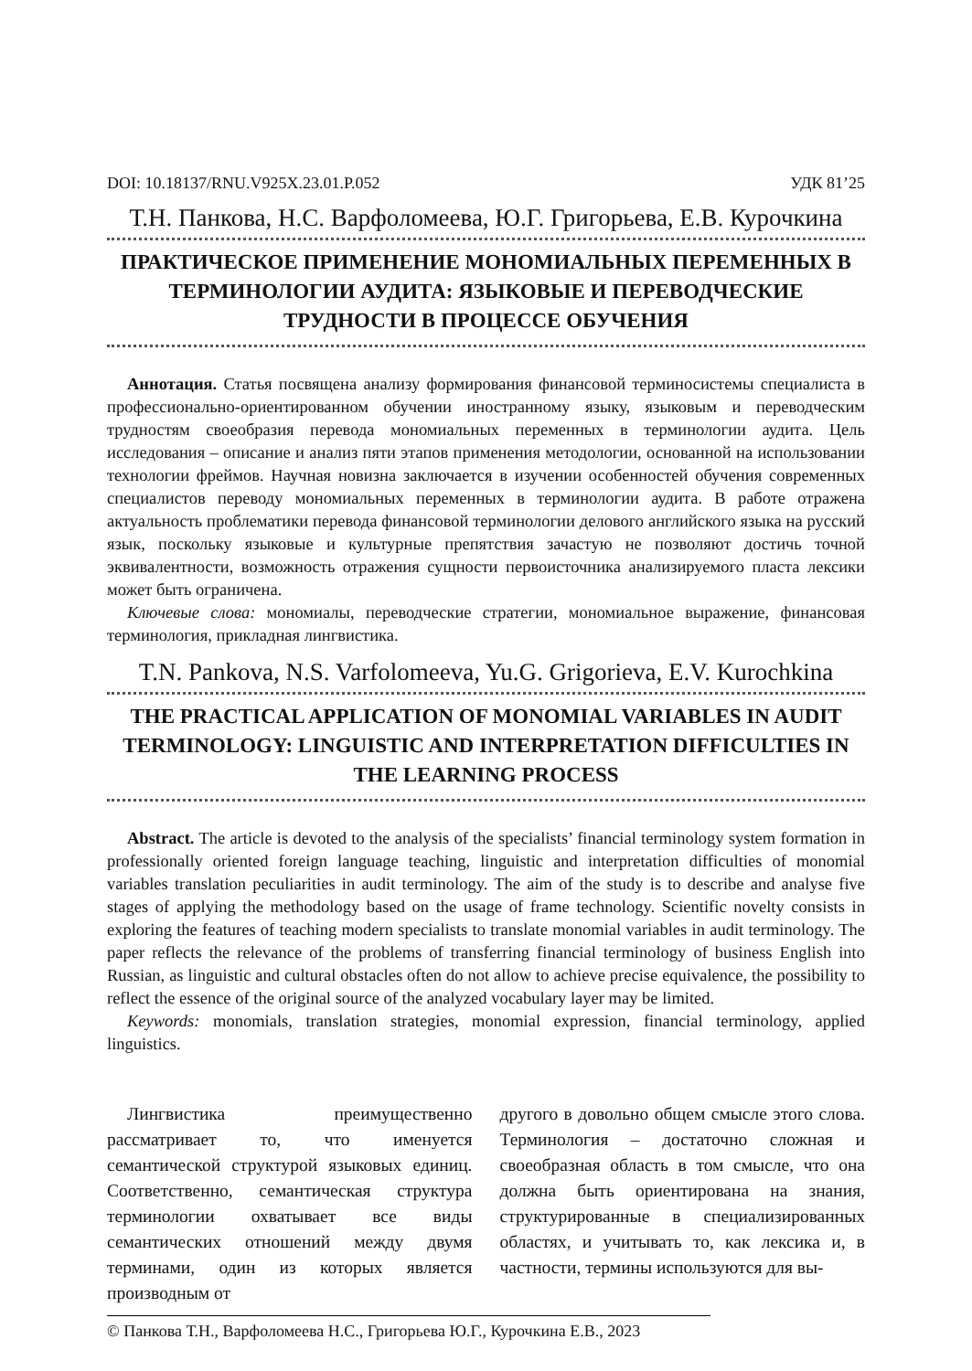DOI: 10.18137/RNU.V925X.23.01.P.052 УДК 81’25
Т.Н. Панкова, Н.С. Варфоломеева, Ю.Г. Григорьева, Е.В. Курочкина
ПРАКТИЧЕСКОЕ ПРИМЕНЕНИЕ МОНОМИАЛЬНЫХ ПЕРЕМЕННЫХ В ТЕРМИНОЛОГИИ АУДИТА: ЯЗЫКОВЫЕ И ПЕРЕВОДЧЕСКИЕ ТРУДНОСТИ В ПРОЦЕССЕ ОБУЧЕНИЯ
Аннотация. Статья посвящена анализу формирования финансовой терминосистемы специалиста в профессионально-ориентированном обучении иностранному языку, языковым и переводческим трудностям своеобразия перевода мономиальных переменных в терминологии аудита. Цель исследования – описание и анализ пяти этапов применения методологии, основанной на использовании технологии фреймов. Научная новизна заключается в изучении особенностей обучения современных специалистов переводу мономиальных переменных в терминологии аудита. В работе отражена актуальность проблематики перевода финансовой терминологии делового английского языка на русский язык, поскольку языковые и культурные препятствия зачастую не позволяют достичь точной эквивалентности, возможность отражения сущности первоисточника анализируемого пласта лексики может быть ограничена.
Ключевые слова: мономиалы, переводческие стратегии, мономиальное выражение, финансовая терминология, прикладная лингвистика.
T.N. Pankova, N.S. Varfolomeeva, Yu.G. Grigorieva, E.V. Kurochkina
THE PRACTICAL APPLICATION OF MONOMIAL VARIABLES IN AUDIT TERMINOLOGY: LINGUISTIC AND INTERPRETATION DIFFICULTIES IN THE LEARNING PROCESS
Abstract. The article is devoted to the analysis of the specialists’ financial terminology system formation in professionally oriented foreign language teaching, linguistic and interpretation difficulties of monomial variables translation peculiarities in audit terminology. The aim of the study is to describe and analyse five stages of applying the methodology based on the usage of frame technology. Scientific novelty consists in exploring the features of teaching modern specialists to translate monomial variables in audit terminology. The paper reflects the relevance of the problems of transferring financial terminology of business English into Russian, as linguistic and cultural obstacles often do not allow to achieve precise equivalence, the possibility to reflect the essence of the original source of the analyzed vocabulary layer may be limited.
Keywords: monomials, translation strategies, monomial expression, financial terminology, applied linguistics.
Лингвистика преимущественно рассматривает то, что именуется семантической структурой языковых единиц. Соответственно, семантическая структура терминологии охватывает все виды семантических отношений между двумя терминами, один из которых является производным от
другого в довольно общем смысле этого слова. Терминология – достаточно сложная и своеобразная область в том смысле, что она должна быть ориентирована на знания, структурированные в специализированных областях, и учитывать то, как лексика и, в частности, термины используются для вы-
© Панкова Т.Н., Варфоломеева Н.С., Григорьева Ю.Г., Курочкина Е.В., 2023